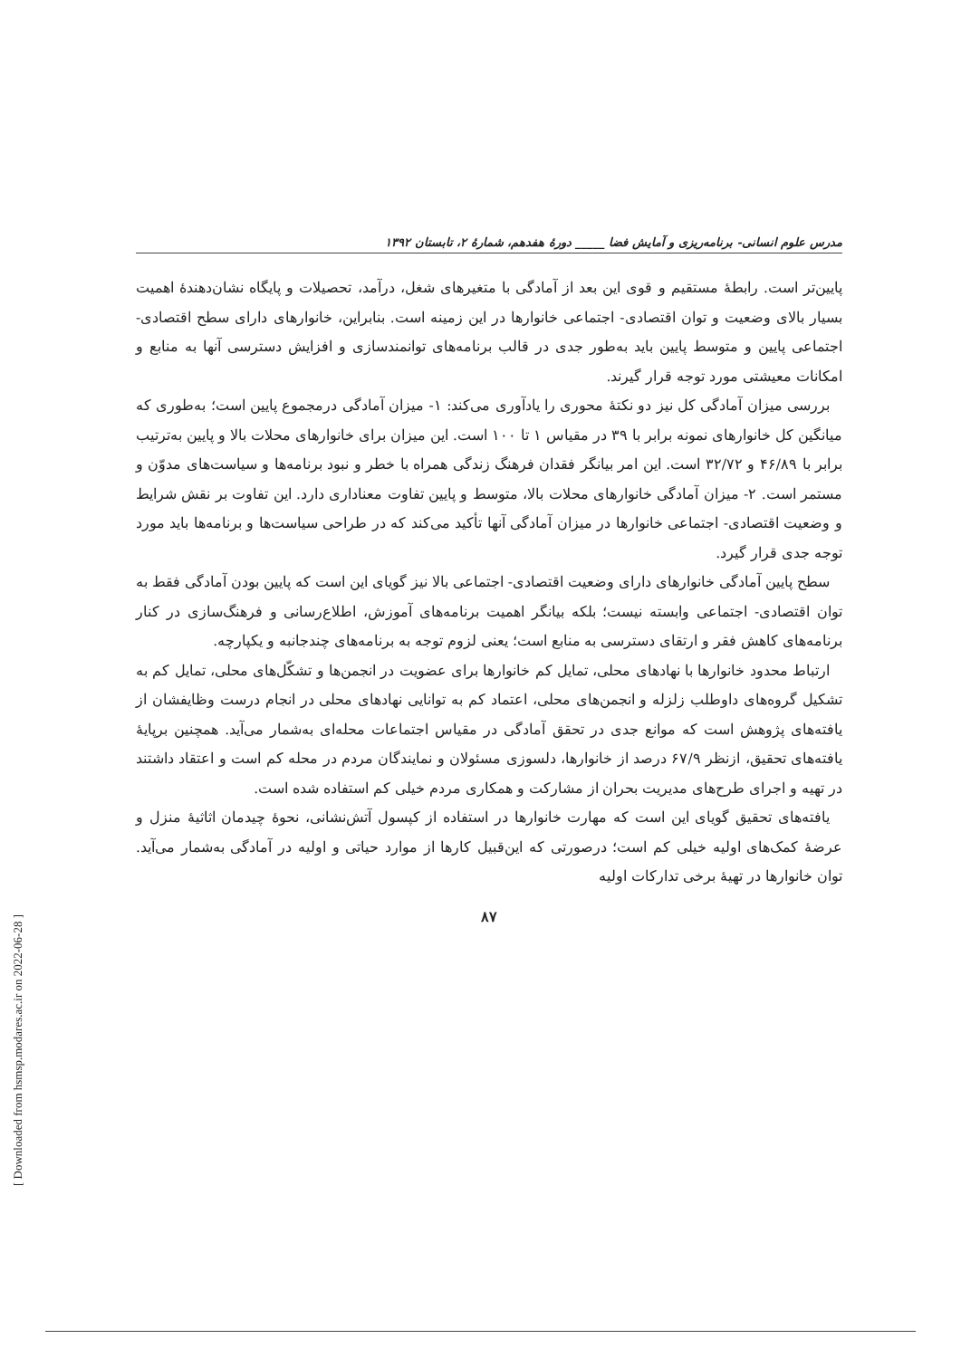مدرس علوم انسانی- برنامه‌ریزی و آمایش فضا _____ دورهٔ هفدهم، شمارهٔ ۲، تابستان ۱۳۹۲
پایین‌تر است. رابطهٔ مستقیم و قوی این بعد از آمادگی با متغیرهای شغل، درآمد، تحصیلات و پایگاه نشان‌دهندهٔ اهمیت بسیار بالای وضعیت و توان اقتصادی- اجتماعی خانوارها در این زمینه است. بنابراین، خانوارهای دارای سطح اقتصادی- اجتماعی پایین و متوسط پایین باید به‌طور جدی در قالب برنامه‌های توانمندسازی و افزایش دسترسی آنها به منابع و امکانات معیشتی مورد توجه قرار گیرند.
بررسی میزان آمادگی کل نیز دو نکتهٔ محوری را یادآوری می‌کند: ۱- میزان آمادگی درمجموع پایین است؛ به‌طوری که میانگین کل خانوارهای نمونه برابر با ۳۹ در مقیاس ۱ تا ۱۰۰ است. این میزان برای خانوارهای محلات بالا و پایین به‌ترتیب برابر با ۴۶/۸۹ و ۳۲/۷۲ است. این امر بیانگر فقدان فرهنگ زندگی همراه با خطر و نبود برنامه‌ها و سیاست‌های مدوّن و مستمر است. ۲- میزان آمادگی خانوارهای محلات بالا، متوسط و پایین تفاوت معناداری دارد. این تفاوت بر نقش شرایط و وضعیت اقتصادی- اجتماعی خانوارها در میزان آمادگی آنها تأکید می‌کند که در طراحی سیاست‌ها و برنامه‌ها باید مورد توجه جدی قرار گیرد.
سطح پایین آمادگی خانوارهای دارای وضعیت اقتصادی- اجتماعی بالا نیز گویای این است که پایین بودن آمادگی فقط به توان اقتصادی- اجتماعی وابسته نیست؛ بلکه بیانگر اهمیت برنامه‌های آموزش، اطلاع‌رسانی و فرهنگ‌سازی در کنار برنامه‌های کاهش فقر و ارتقای دسترسی به منابع است؛ یعنی لزوم توجه به برنامه‌های چندجانبه و یکپارچه.
ارتباط محدود خانوارها با نهادهای محلی، تمایل کم خانوارها برای عضویت در انجمن‌ها و تشکّل‌های محلی، تمایل کم به تشکیل گروه‌های داوطلب زلزله و انجمن‌های محلی، اعتماد کم به توانایی نهادهای محلی در انجام درست وظایفشان از یافته‌های پژوهش است که موانع جدی در تحقق آمادگی در مقیاس اجتماعات محله‌ای به‌شمار می‌آید. همچنین برپایهٔ یافته‌های تحقیق، ازنظر ۶۷/۹ درصد از خانوارها، دلسوزی مسئولان و نمایندگان مردم در محله کم است و اعتقاد داشتند در تهیه و اجرای طرح‌های مدیریت بحران از مشارکت و همکاری مردم خیلی کم استفاده شده است.
یافته‌های تحقیق گویای این است که مهارت خانوارها در استفاده از کپسول آتش‌نشانی، نحوهٔ چیدمان اثاثیهٔ منزل و عرضهٔ کمک‌های اولیه خیلی کم است؛ درصورتی که این‌قبیل کارها از موارد حیاتی و اولیه در آمادگی به‌شمار می‌آید. توان خانوارها در تهیهٔ برخی تدارکات اولیه
۸۷
[ Downloaded from hsmsp.modares.ac.ir on 2022-06-28 ]